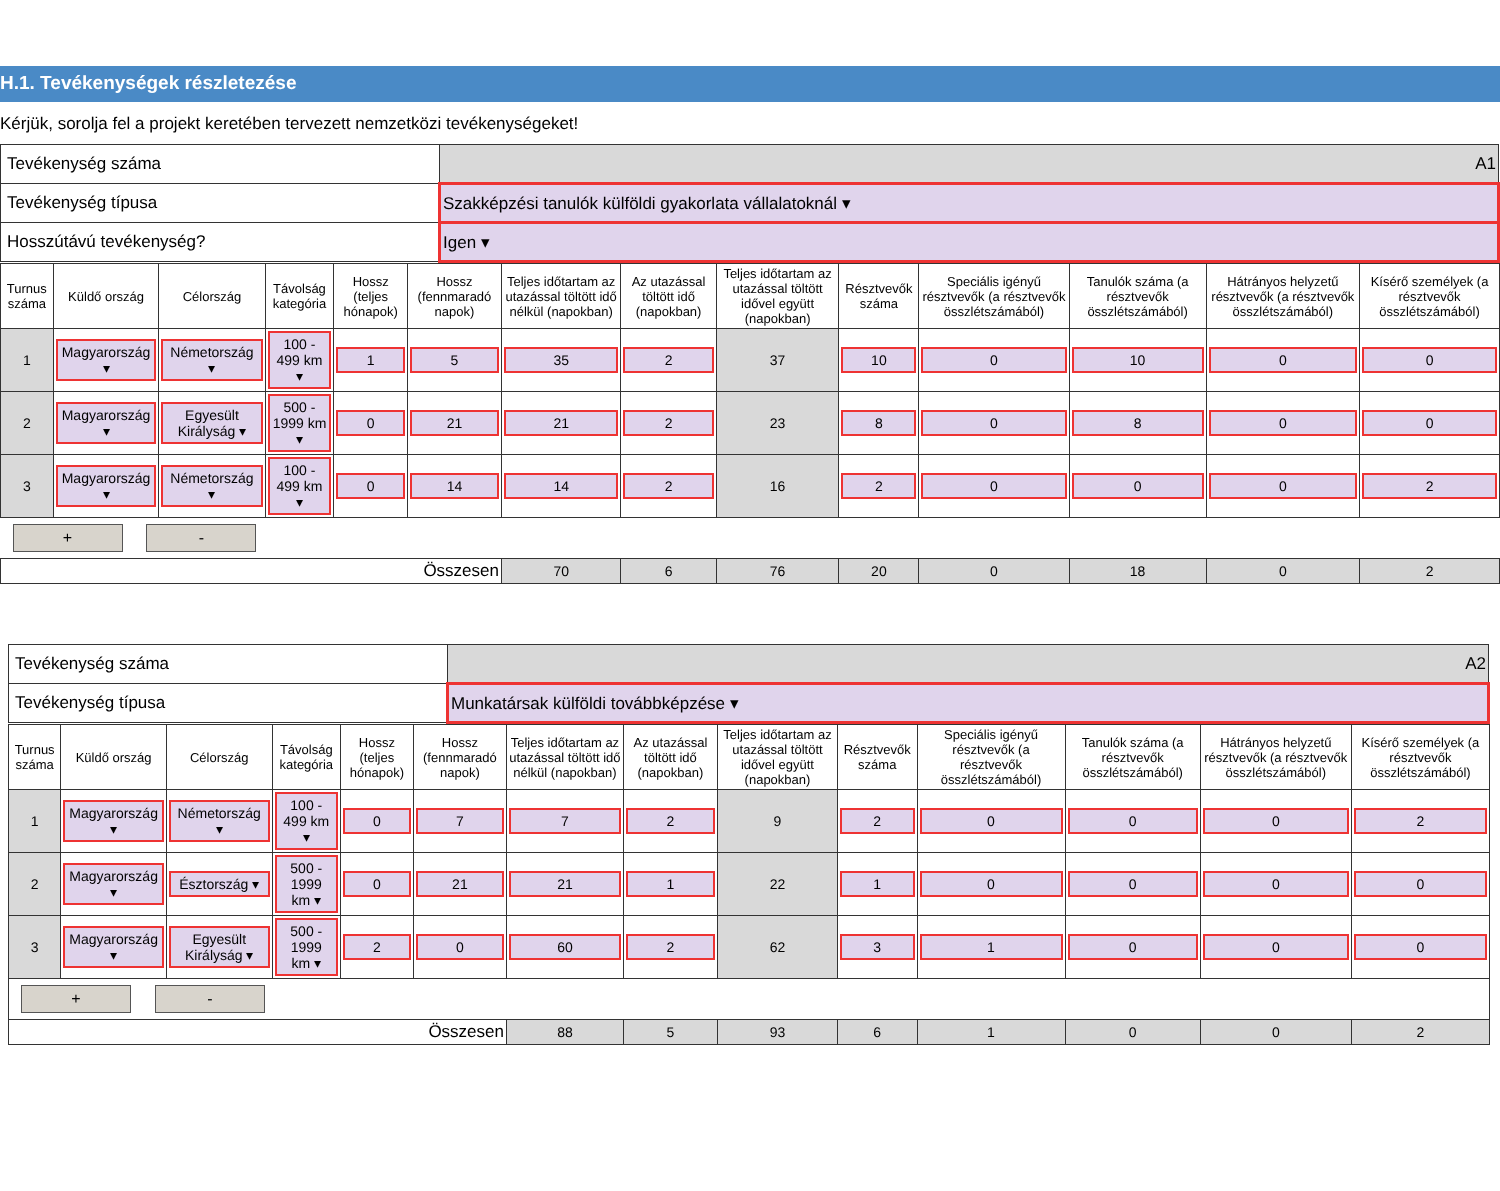H.1. Tevékenységek részletezése
Kérjük, sorolja fel a projekt keretében tervezett nemzetközi tevékenységeket!
| Tevékenység száma | A1 |
| Tevékenység típusa | Szakképzési tanulók külföldi gyakorlata vállalatoknál ▾ |
| Hosszútávú tevékenység? | Igen ▾ |
| Turnus száma | Küldő ország | Célország | Távolság kategória | Hossz (teljes hónapok) | Hossz (fennmaradó napok) | Teljes időtartam az utazással töltött idő nélkül (napokban) | Az utazással töltött idő (napokban) | Teljes időtartam az utazással töltött idővel együtt (napokban) | Résztvevők száma | Speciális igényű résztvevők (a résztvevők összlétszámából) | Tanulók száma (a résztvevők összlétszámából) | Hátrányos helyzetű résztvevők (a résztvevők összlétszámából) | Kísérő személyek (a résztvevők összlétszámából) |
| --- | --- | --- | --- | --- | --- | --- | --- | --- | --- | --- | --- | --- | --- |
| 1 | Magyarország ▾ | Németország ▾ | 100 - 499 km ▾ | 1 | 5 | 35 | 2 | 37 | 10 | 0 | 10 | 0 | 0 |
| 2 | Magyarország ▾ | Egyesült Királyság ▾ | 500 - 1999 km ▾ | 0 | 21 | 21 | 2 | 23 | 8 | 0 | 8 | 0 | 0 |
| 3 | Magyarország ▾ | Németország ▾ | 100 - 499 km ▾ | 0 | 14 | 14 | 2 | 16 | 2 | 0 | 0 | 0 | 2 |
| + - | | | | | | | | | | | | | |
| Összesen | | | | | | 70 | 6 | 76 | 20 | 0 | 18 | 0 | 2 |
| Tevékenység száma | A2 |
| Tevékenység típusa | Munkatársak külföldi továbbképzése ▾ |
| Turnus száma | Küldő ország | Célország | Távolság kategória | Hossz (teljes hónapok) | Hossz (fennmaradó napok) | Teljes időtartam az utazással töltött idő nélkül (napokban) | Az utazással töltött idő (napokban) | Teljes időtartam az utazással töltött idővel együtt (napokban) | Résztvevők száma | Speciális igényű résztvevők (a résztvevők összlétszámából) | Tanulók száma (a résztvevők összlétszámából) | Hátrányos helyzetű résztvevők (a résztvevők összlétszámából) | Kísérő személyek (a résztvevők összlétszámából) |
| --- | --- | --- | --- | --- | --- | --- | --- | --- | --- | --- | --- | --- | --- |
| 1 | Magyarország ▾ | Németország ▾ | 100 - 499 km ▾ | 0 | 7 | 7 | 2 | 9 | 2 | 0 | 0 | 0 | 2 |
| 2 | Magyarország ▾ | Észtország ▾ | 500 - 1999 km ▾ | 0 | 21 | 21 | 1 | 22 | 1 | 0 | 0 | 0 | 0 |
| 3 | Magyarország ▾ | Egyesült Királyság ▾ | 500 - 1999 km ▾ | 2 | 0 | 60 | 2 | 62 | 3 | 1 | 0 | 0 | 0 |
| + - | | | | | | | | | | | | | |
| Összesen | | | | | | 88 | 5 | 93 | 6 | 1 | 0 | 0 | 2 |